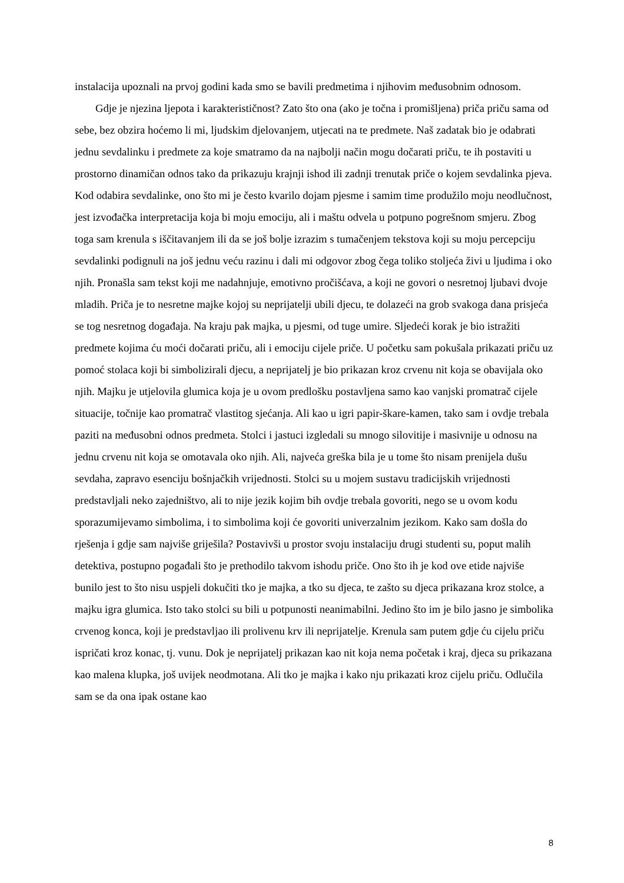instalacija upoznali na prvoj godini kada smo se bavili predmetima i njihovim međusobnim odnosom.
Gdje je njezina ljepota i karakterističnost? Zato što ona (ako je točna i promišljena) priča priču sama od sebe, bez obzira hoćemo li mi, ljudskim djelovanjem, utjecati na te predmete. Naš zadatak bio je odabrati jednu sevdalinku i predmete za koje smatramo da na najbolji način mogu dočarati priču, te ih postaviti u prostorno dinamičan odnos tako da prikazuju krajnji ishod ili zadnji trenutak priče o kojem sevdalinka pjeva. Kod odabira sevdalinke, ono što mi je često kvarilo dojam pjesme i samim time produžilo moju neodlučnost, jest izvođačka interpretacija koja bi moju emociju, ali i maštu odvela u potpuno pogrešnom smjeru. Zbog toga sam krenula s iščitavanjem ili da se još bolje izrazim s tumačenjem tekstova koji su moju percepciju sevdalinki podignuli na još jednu veću razinu i dali mi odgovor zbog čega toliko stoljeća živi u ljudima i oko njih. Pronašla sam tekst koji me nadahnjuje, emotivno pročišćava, a koji ne govori o nesretnoj ljubavi dvoje mladih. Priča je to nesretne majke kojoj su neprijatelji ubili djecu, te dolazeći na grob svakoga dana prisjeća se tog nesretnog događaja. Na kraju pak majka, u pjesmi, od tuge umire. Sljedeći korak je bio istražiti predmete kojima ću moći dočarati priču, ali i emociju cijele priče. U početku sam pokušala prikazati priču uz pomoć stolaca koji bi simbolizirali djecu, a neprijatelj je bio prikazan kroz crvenu nit koja se obavijala oko njih. Majku je utjelovila glumica koja je u ovom predlošku postavljena samo kao vanjski promatrač cijele situacije, točnije kao promatrač vlastitog sjećanja. Ali kao u igri papir-škare-kamen, tako sam i ovdje trebala paziti na međusobni odnos predmeta. Stolci i jastuci izgledali su mnogo silovitije i masivnije u odnosu na jednu crvenu nit koja se omotavala oko njih. Ali, najveća greška bila je u tome što nisam prenijela dušu sevdaha, zapravo esenciju bošnjačkih vrijednosti. Stolci su u mojem sustavu tradicijskih vrijednosti predstavljali neko zajedništvo, ali to nije jezik kojim bih ovdje trebala govoriti, nego se u ovom kodu sporazumijevamo simbolima, i to simbolima koji će govoriti univerzalnim jezikom. Kako sam došla do rješenja i gdje sam najviše griješila? Postavivši u prostor svoju instalaciju drugi studenti su, poput malih detektiva, postupno pogađali što je prethodilo takvom ishodu priče. Ono što ih je kod ove etide najviše bunilo jest to što nisu uspjeli dokučiti tko je majka, a tko su djeca, te zašto su djeca prikazana kroz stolce, a majku igra glumica. Isto tako stolci su bili u potpunosti neanimabilni. Jedino što im je bilo jasno je simbolika crvenog konca, koji je predstavljao ili prolivenu krv ili neprijatelje. Krenula sam putem gdje ću cijelu priču ispričati kroz konac, tj. vunu. Dok je neprijatelj prikazan kao nit koja nema početak i kraj, djeca su prikazana kao malena klupka, još uvijek neodmotana. Ali tko je majka i kako nju prikazati kroz cijelu priču. Odlučila sam se da ona ipak ostane kao
8